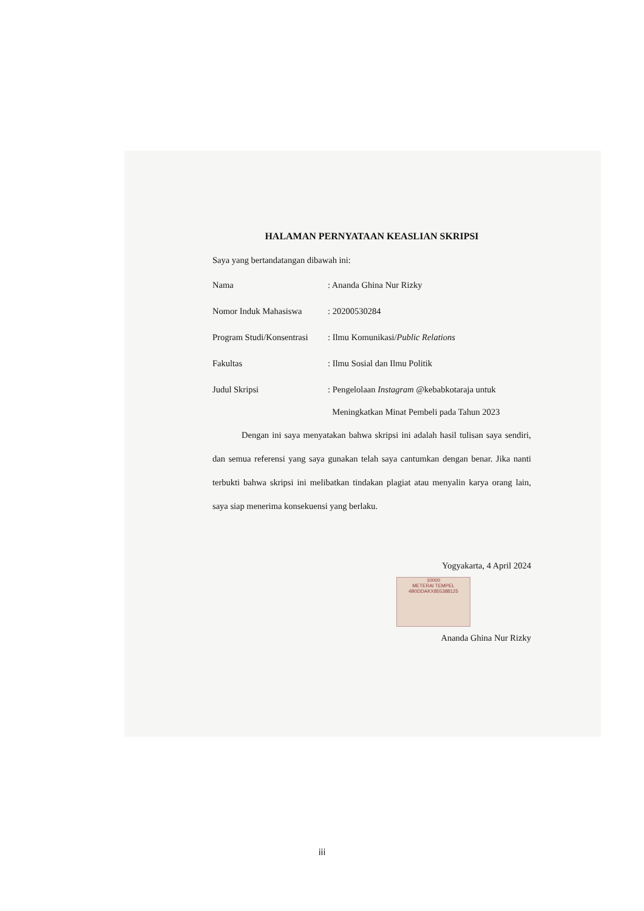HALAMAN PERNYATAAN KEASLIAN SKRIPSI
Saya yang bertandatangan dibawah ini:
Nama : Ananda Ghina Nur Rizky
Nomor Induk Mahasiswa : 20200530284
Program Studi/Konsentrasi
: Ilmu Komunikasi/Public Relations
Fakultas : Ilmu Sosial dan Ilmu Politik
Judul Skripsi : Pengelolaan Instagram @kebabkotaraja untuk
Meningkatkan Minat Pembeli pada Tahun 2023
Dengan ini saya menyatakan bahwa skripsi ini adalah hasil tulisan saya sendiri, dan semua referensi yang saya gunakan telah saya cantumkan dengan benar. Jika nanti terbukti bahwa skripsi ini melibatkan tindakan plagiat atau menyalin karya orang lain, saya siap menerima konsekuensi yang berlaku.
Yogyakarta, 4 April 2024
10000
METERAI TEMPEL
4B0DDAKX855388125
Ananda Ghina Nur Rizky
iii